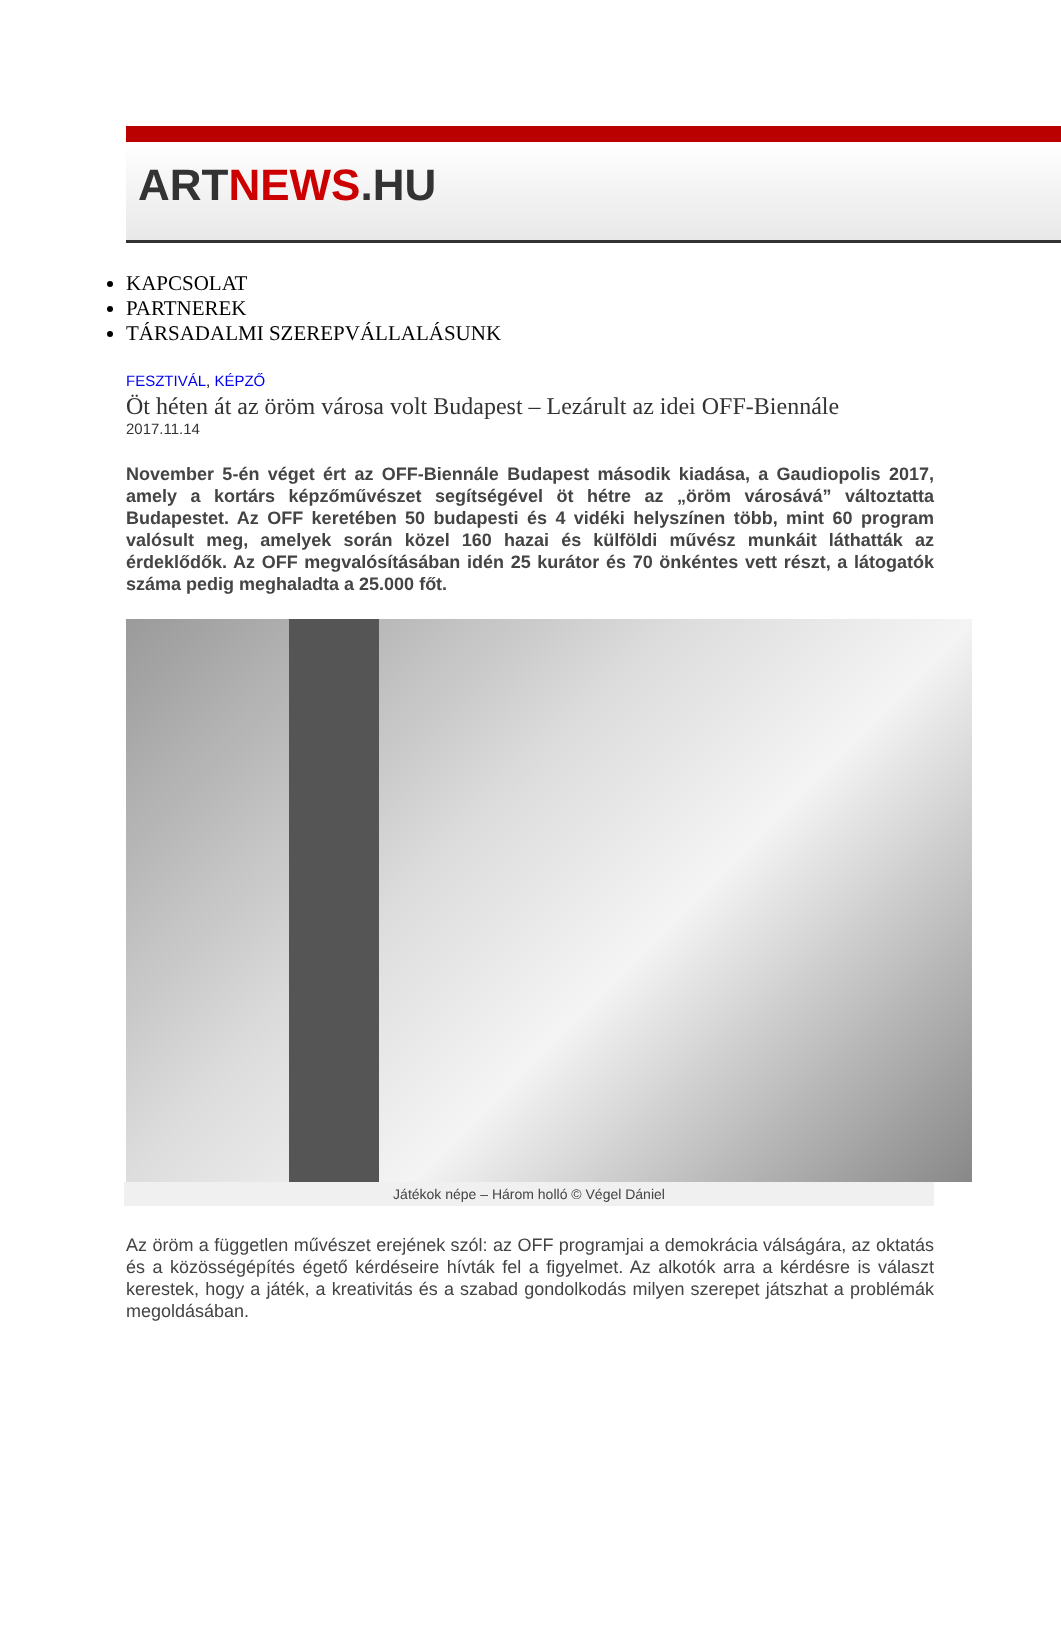ARTNEWS.HU
KAPCSOLAT
PARTNEREK
TÁRSADALMI SZEREPVÁLLALÁSUNK
FESZTIVÁL, KÉPZŐ
Öt héten át az öröm városa volt Budapest – Lezárult az idei OFF-Biennále
2017.11.14
November 5-én véget ért az OFF-Biennále Budapest második kiadása, a Gaudiopolis 2017, amely a kortárs képzőművészet segítségével öt hétre az „öröm városává” változtatta Budapestet. Az OFF keretében 50 budapesti és 4 vidéki helyszínen több, mint 60 program valósult meg, amelyek során közel 160 hazai és külföldi művész munkáit láthatták az érdeklődők. Az OFF megvalósításában idén 25 kurátor és 70 önkéntes vett részt, a látogatók száma pedig meghaladta a 25.000 főt.
Játékok népe – Három holló © Végel Dániel
Az öröm a független művészet erejének szól: az OFF programjai a demokrácia válságára, az oktatás és a közösségépítés égető kérdéseire hívták fel a figyelmet. Az alkotók arra a kérdésre is választ kerestek, hogy a játék, a kreativitás és a szabad gondolkodás milyen szerepet játszhat a problémák megoldásában.